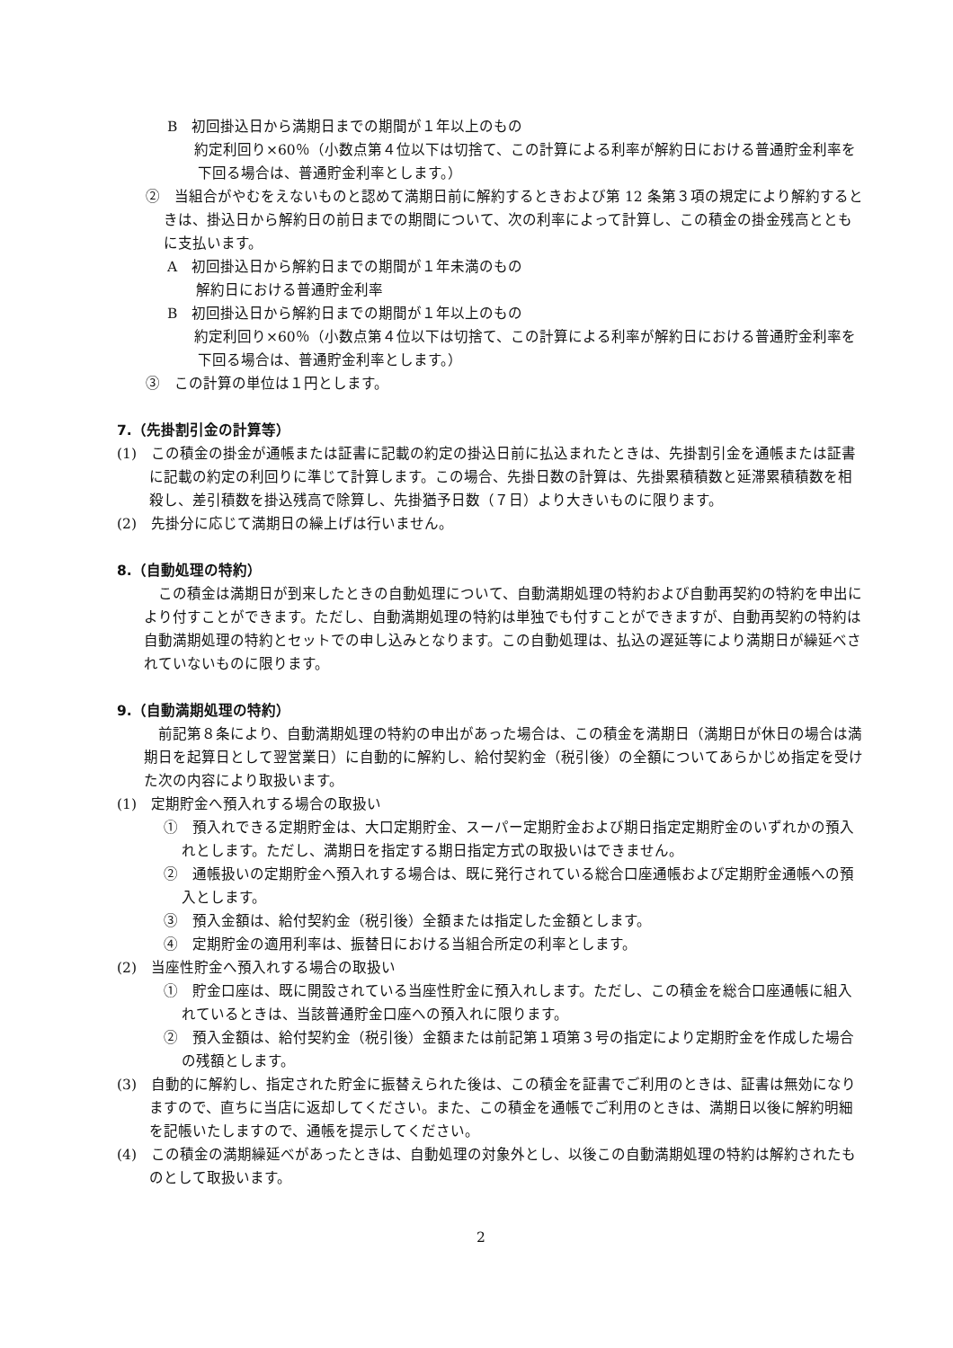B　初回掛込日から満期日までの期間が１年以上のもの
　約定利回り×60％（小数点第４位以下は切捨て、この計算による利率が解約日における普通貯金利率を下回る場合は、普通貯金利率とします。）
②　当組合がやむをえないものと認めて満期日前に解約するときおよび第 12 条第３項の規定により解約するときは、掛込日から解約日の前日までの期間について、次の利率によって計算し、この積金の掛金残高とともに支払います。
A　初回掛込日から解約日までの期間が１年未満のもの
　　解約日における普通貯金利率
B　初回掛込日から解約日までの期間が１年以上のもの
　約定利回り×60％（小数点第４位以下は切捨て、この計算による利率が解約日における普通貯金利率を下回る場合は、普通貯金利率とします。）
③　この計算の単位は１円とします。
7.（先掛割引金の計算等）
(1)　この積金の掛金が通帳または証書に記載の約定の掛込日前に払込まれたときは、先掛割引金を通帳または証書に記載の約定の利回りに準じて計算します。この場合、先掛日数の計算は、先掛累積積数と延滞累積積数を相殺し、差引積数を掛込残高で除算し、先掛猶予日数（７日）より大きいものに限ります。
(2)　先掛分に応じて満期日の繰上げは行いません。
8.（自動処理の特約）
この積金は満期日が到来したときの自動処理について、自動満期処理の特約および自動再契約の特約を申出により付すことができます。ただし、自動満期処理の特約は単独でも付すことができますが、自動再契約の特約は自動満期処理の特約とセットでの申し込みとなります。この自動処理は、払込の遅延等により満期日が繰延べされていないものに限ります。
9.（自動満期処理の特約）
前記第８条により、自動満期処理の特約の申出があった場合は、この積金を満期日（満期日が休日の場合は満期日を起算日として翌営業日）に自動的に解約し、給付契約金（税引後）の全額についてあらかじめ指定を受けた次の内容により取扱います。
(1)　定期貯金へ預入れする場合の取扱い
①　預入れできる定期貯金は、大口定期貯金、スーパー定期貯金および期日指定定期貯金のいずれかの預入れとします。ただし、満期日を指定する期日指定方式の取扱いはできません。
②　通帳扱いの定期貯金へ預入れする場合は、既に発行されている総合口座通帳および定期貯金通帳への預入とします。
③　預入金額は、給付契約金（税引後）全額または指定した金額とします。
④　定期貯金の適用利率は、振替日における当組合所定の利率とします。
(2)　当座性貯金へ預入れする場合の取扱い
①　貯金口座は、既に開設されている当座性貯金に預入れします。ただし、この積金を総合口座通帳に組入れているときは、当該普通貯金口座への預入れに限ります。
②　預入金額は、給付契約金（税引後）金額または前記第１項第３号の指定により定期貯金を作成した場合の残額とします。
(3)　自動的に解約し、指定された貯金に振替えられた後は、この積金を証書でご利用のときは、証書は無効になりますので、直ちに当店に返却してください。また、この積金を通帳でご利用のときは、満期日以後に解約明細を記帳いたしますので、通帳を提示してください。
(4)　この積金の満期繰延べがあったときは、自動処理の対象外とし、以後この自動満期処理の特約は解約されたものとして取扱います。
2